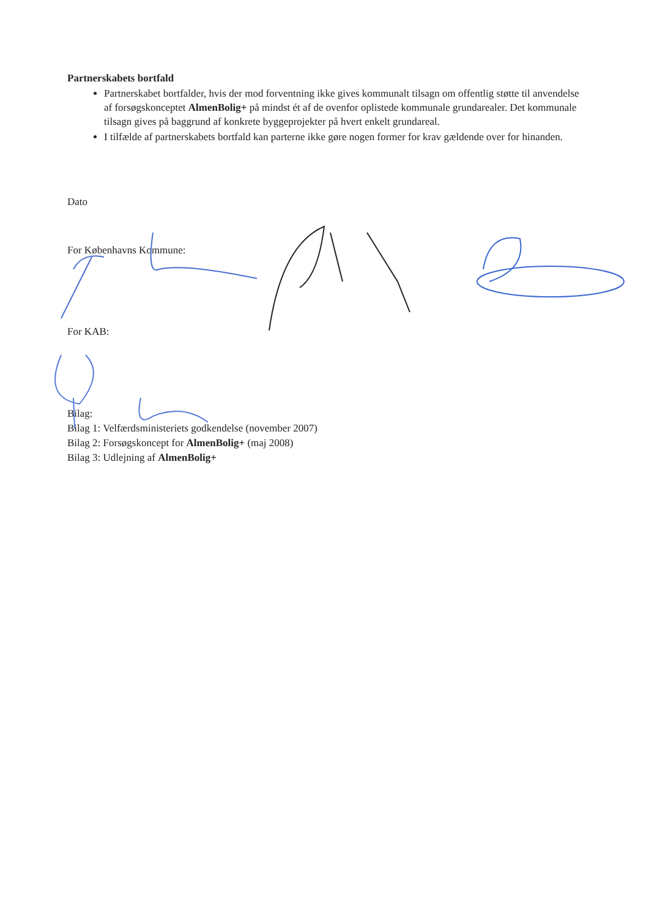Partnerskabets bortfald
Partnerskabet bortfalder, hvis der mod forventning ikke gives kommunalt tilsagn om offentlig støtte til anvendelse af forsøgskonceptet AlmenBolig+ på mindst ét af de ovenfor oplistede kommunale grundarealer. Det kommunale tilsagn gives på baggrund af konkrete byggeprojekter på hvert enkelt grundareal.
I tilfælde af partnerskabets bortfald kan parterne ikke gøre nogen former for krav gældende over for hinanden.
Dato
For Københavns Kommune:
For KAB:
Bilag:
Bilag 1: Velfærdsministeriets godkendelse (november 2007)
Bilag 2: Forsøgskoncept for AlmenBolig+ (maj 2008)
Bilag 3: Udlejning af AlmenBolig+